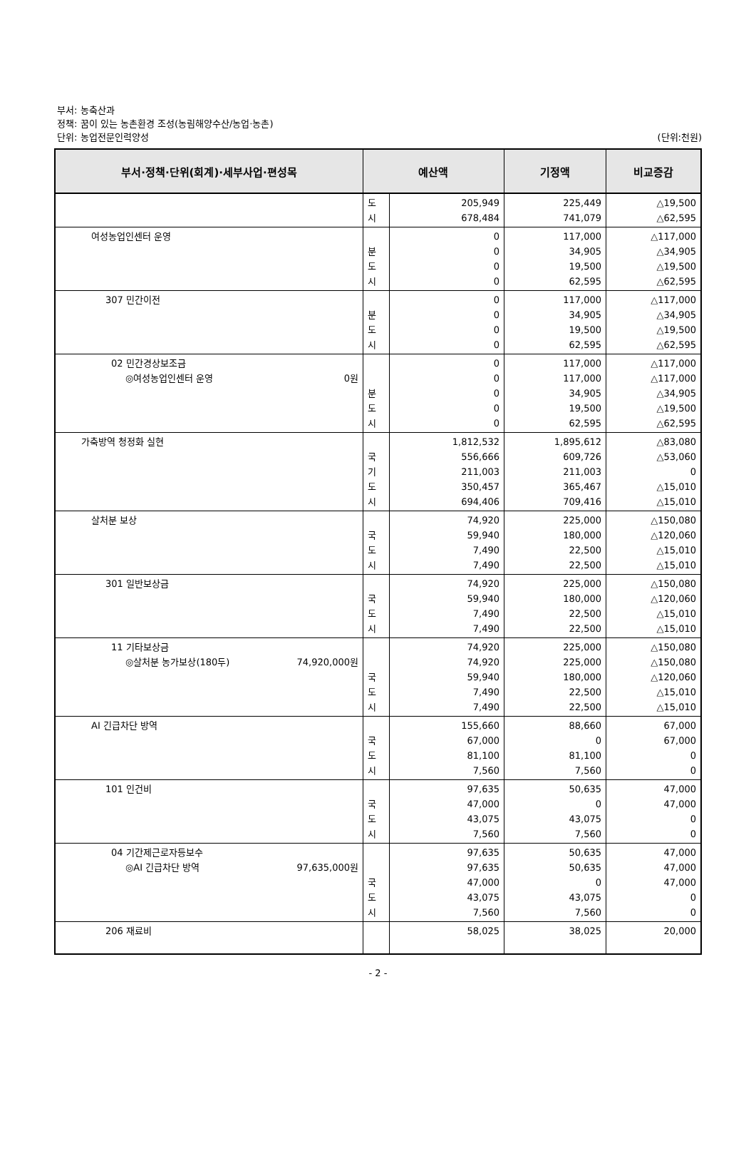부서: 농축산과
정책: 꿈이 있는 농촌환경 조성(농림해양수산/농업·농촌)
단위: 농업전문인력양성
(단위:천원)
| 부서·정책·단위(회계)·세부사업·편성목 | 예산액 | | 기정액 | 비교증감 |
| --- | --- | --- | --- | --- |
| | 도 시 | 205,949 678,484 | 225,449 741,079 | △19,500 △62,595 |
| 여성농업인센터 운영 | 분 도 시 | 0 0 0 0 | 117,000 34,905 19,500 62,595 | △117,000 △34,905 △19,500 △62,595 |
| 307 민간이전 | 분 도 시 | 0 0 0 0 | 117,000 34,905 19,500 62,595 | △117,000 △34,905 △19,500 △62,595 |
| 02 민간경상보조금 ◎여성농업인센터 운영 0원 | 분 도 시 | 0 0 0 0 0 | 117,000 117,000 34,905 19,500 62,595 | △117,000 △117,000 △34,905 △19,500 △62,595 |
| 가축방역 청정화 실현 | 국 기 도 시 | 1,812,532 556,666 211,003 350,457 694,406 | 1,895,612 609,726 211,003 365,467 709,416 | △83,080 △53,060 0 △15,010 △15,010 |
| 살처분 보상 | 국 도 시 | 74,920 59,940 7,490 7,490 | 225,000 180,000 22,500 22,500 | △150,080 △120,060 △15,010 △15,010 |
| 301 일반보상금 | 국 도 시 | 74,920 59,940 7,490 7,490 | 225,000 180,000 22,500 22,500 | △150,080 △120,060 △15,010 △15,010 |
| 11 기타보상금 ◎살처분 농가보상(180두) 74,920,000원 | 국 도 시 | 74,920 74,920 59,940 7,490 7,490 | 225,000 225,000 180,000 22,500 22,500 | △150,080 △150,080 △120,060 △15,010 △15,010 |
| AI 긴급차단 방역 | 국 도 시 | 155,660 67,000 81,100 7,560 | 88,660 0 81,100 7,560 | 67,000 67,000 0 0 |
| 101 인건비 | 국 도 시 | 97,635 47,000 43,075 7,560 | 50,635 0 43,075 7,560 | 47,000 47,000 0 0 |
| 04 기간제근로자등보수 ◎AI 긴급차단 방역 97,635,000원 | 국 도 시 | 97,635 97,635 47,000 43,075 7,560 | 50,635 50,635 0 43,075 7,560 | 47,000 47,000 47,000 0 0 |
| 206 재료비 | | 58,025 | 38,025 | 20,000 |
- 2 -